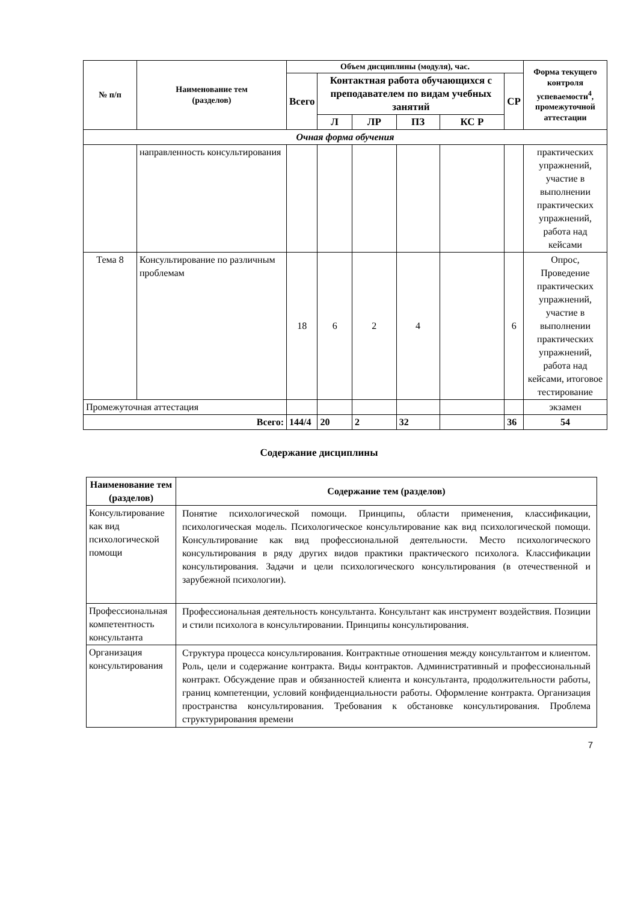| № п/п | Наименование тем (разделов) | Объем дисциплины (модуля), час. | | | | | | Форма текущего контроля успеваемости<sup>4</sup>, промежуточной аттестации |
| --- | --- | --- | --- | --- | --- | --- | --- | --- |
| | | Всего | Контактная работа обучающихся с преподавателем по видам учебных занятий | | | | СР | |
| | | | Л | ЛР | ПЗ | КС Р | | |
| Очная форма обучения | | | | | | | | |
| | направленность консультирования | | | | | | | практических упражнений, участие в выполнении практических упражнений, работа над кейсами |
| Тема 8 | Консультирование по различным проблемам | 18 | 6 | 2 | 4 | | 6 | Опрос, Проведение практических упражнений, участие в выполнении практических упражнений, работа над кейсами, итоговое тестирование |
| Промежуточная аттестация | | | | | | | | экзамен |
| Всего: | | 144/4 | 20 | 2 | 32 | | 36 | 54 |
Содержание дисциплины
| Наименование тем (разделов) | Содержание тем (разделов) |
| --- | --- |
| Консультирование как вид психологической помощи | Понятие психологической помощи. Принципы, области применения, классификации, психологическая модель. Психологическое консультирование как вид психологической помощи. Консультирование как вид профессиональной деятельности. Место психологического консультирования в ряду других видов практики практического психолога. Классификации консультирования. Задачи и цели психологического консультирования (в отечественной и зарубежной психологии). |
| Профессиональная компетентность консультанта | Профессиональная деятельность консультанта. Консультант как инструмент воздействия. Позиции и стили психолога в консультировании. Принципы консультирования. |
| Организация консультирования | Структура процесса консультирования. Контрактные отношения между консультантом и клиентом. Роль, цели и содержание контракта. Виды контрактов. Административный и профессиональный контракт. Обсуждение прав и обязанностей клиента и консультанта, продолжительности работы, границ компетенции, условий конфиденциальности работы. Оформление контракта. Организация пространства консультирования. Требования к обстановке консультирования. Проблема структурирования времени |
7